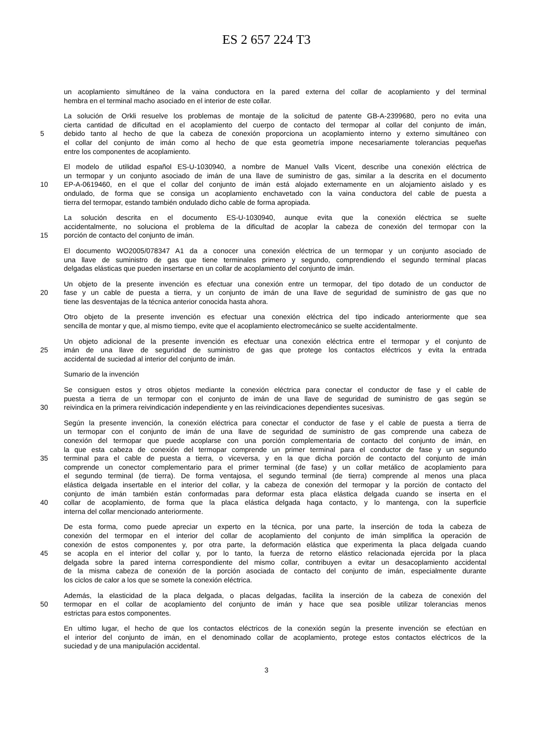ES 2 657 224 T3
un acoplamiento simultáneo de la vaina conductora en la pared externa del collar de acoplamiento y del terminal
hembra en el terminal macho asociado en el interior de este collar.
La solución de Orkli resuelve los problemas de montaje de la solicitud de patente GB-A-2399680, pero no evita una
cierta cantidad de dificultad en el acoplamiento del cuerpo de contacto del termopar al collar del conjunto de imán,
5 debido tanto al hecho de que la cabeza de conexión proporciona un acoplamiento interno y externo simultáneo con
el collar del conjunto de imán como al hecho de que esta geometría impone necesariamente tolerancias pequeñas
entre los componentes de acoplamiento.
El modelo de utilidad español ES-U-1030940, a nombre de Manuel Valls Vicent, describe una conexión eléctrica de
un termopar y un conjunto asociado de imán de una llave de suministro de gas, similar a la descrita en el documento
10 EP-A-0619460, en el que el collar del conjunto de imán está alojado externamente en un alojamiento aislado y es
ondulado, de forma que se consiga un acoplamiento enchavetado con la vaina conductora del cable de puesta a
tierra del termopar, estando también ondulado dicho cable de forma apropiada.
La solución descrita en el documento ES-U-1030940, aunque evita que la conexión eléctrica se suelte
accidentalmente, no soluciona el problema de la dificultad de acoplar la cabeza de conexión del termopar con la
15 porción de contacto del conjunto de imán.
El documento WO2005/078347 A1 da a conocer una conexión eléctrica de un termopar y un conjunto asociado de
una llave de suministro de gas que tiene terminales primero y segundo, comprendiendo el segundo terminal placas
delgadas elásticas que pueden insertarse en un collar de acoplamiento del conjunto de imán.
Un objeto de la presente invención es efectuar una conexión entre un termopar, del tipo dotado de un conductor de
20 fase y un cable de puesta a tierra, y un conjunto de imán de una llave de seguridad de suministro de gas que no
tiene las desventajas de la técnica anterior conocida hasta ahora.
Otro objeto de la presente invención es efectuar una conexión eléctrica del tipo indicado anteriormente que sea
sencilla de montar y que, al mismo tiempo, evite que el acoplamiento electromecánico se suelte accidentalmente.
Un objeto adicional de la presente invención es efectuar una conexión eléctrica entre el termopar y el conjunto de
25 imán de una llave de seguridad de suministro de gas que protege los contactos eléctricos y evita la entrada
accidental de suciedad al interior del conjunto de imán.
Sumario de la invención
Se consiguen estos y otros objetos mediante la conexión eléctrica para conectar el conductor de fase y el cable de
puesta a tierra de un termopar con el conjunto de imán de una llave de seguridad de suministro de gas según se
30 reivindica en la primera reivindicación independiente y en las reivindicaciones dependientes sucesivas.
Según la presente invención, la conexión eléctrica para conectar el conductor de fase y el cable de puesta a tierra de
un termopar con el conjunto de imán de una llave de seguridad de suministro de gas comprende una cabeza de
conexión del termopar que puede acoplarse con una porción complementaria de contacto del conjunto de imán, en
la que esta cabeza de conexión del termopar comprende un primer terminal para el conductor de fase y un segundo
35 terminal para el cable de puesta a tierra, o viceversa, y en la que dicha porción de contacto del conjunto de imán
comprende un conector complementario para el primer terminal (de fase) y un collar metálico de acoplamiento para
el segundo terminal (de tierra). De forma ventajosa, el segundo terminal (de tierra) comprende al menos una placa
elástica delgada insertable en el interior del collar, y la cabeza de conexión del termopar y la porción de contacto del
conjunto de imán también están conformadas para deformar esta placa elástica delgada cuando se inserta en el
40 collar de acoplamiento, de forma que la placa elástica delgada haga contacto, y lo mantenga, con la superficie
interna del collar mencionado anteriormente.
De esta forma, como puede apreciar un experto en la técnica, por una parte, la inserción de toda la cabeza de
conexión del termopar en el interior del collar de acoplamiento del conjunto de imán simplifica la operación de
conexión de estos componentes y, por otra parte, la deformación elástica que experimenta la placa delgada cuando
45 se acopla en el interior del collar y, por lo tanto, la fuerza de retorno elástico relacionada ejercida por la placa
delgada sobre la pared interna correspondiente del mismo collar, contribuyen a evitar un desacoplamiento accidental
de la misma cabeza de conexión de la porción asociada de contacto del conjunto de imán, especialmente durante
los ciclos de calor a los que se somete la conexión eléctrica.
Además, la elasticidad de la placa delgada, o placas delgadas, facilita la inserción de la cabeza de conexión del
50 termopar en el collar de acoplamiento del conjunto de imán y hace que sea posible utilizar tolerancias menos
estrictas para estos componentes.
En ultimo lugar, el hecho de que los contactos eléctricos de la conexión según la presente invención se efectúan en
el interior del conjunto de imán, en el denominado collar de acoplamiento, protege estos contactos eléctricos de la
suciedad y de una manipulación accidental.
3